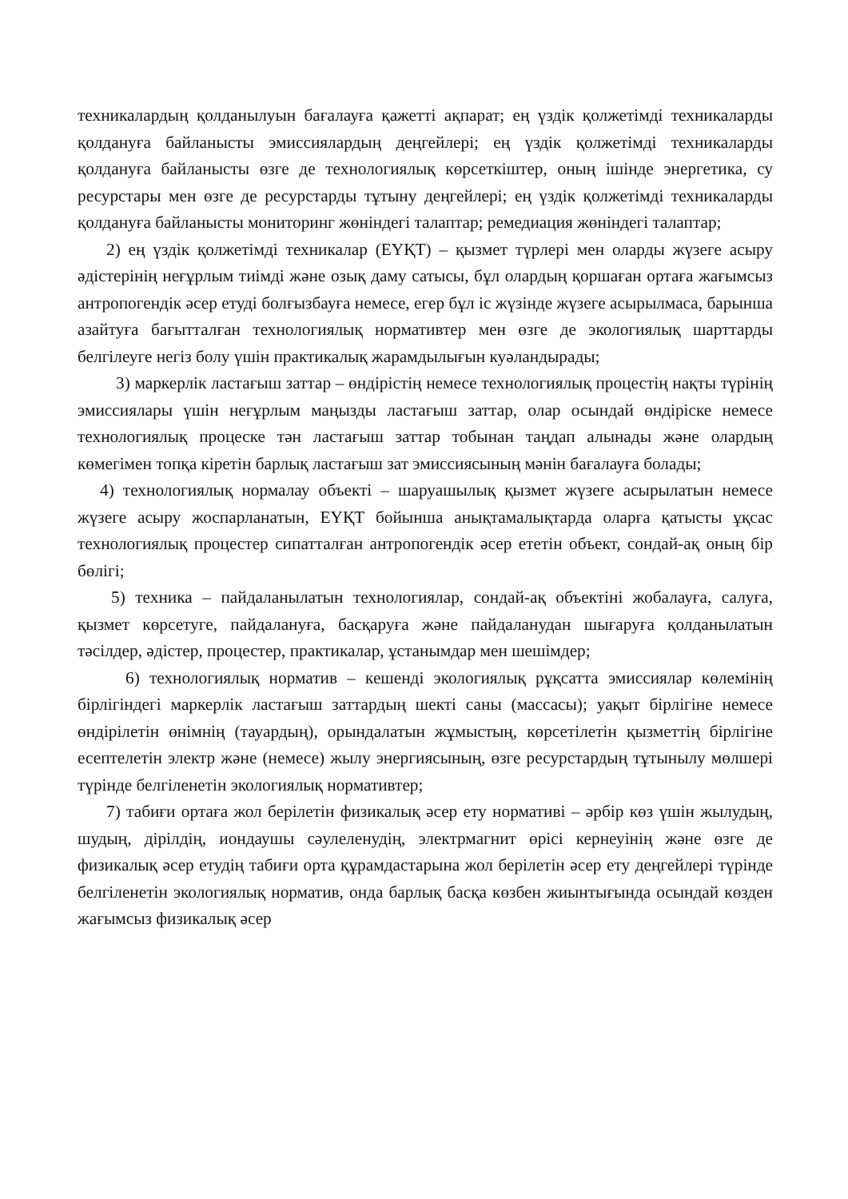техникалардың қолданылуын бағалауға қажетті ақпарат; ең үздік қолжетімді техникаларды қолдануға байланысты эмиссиялардың деңгейлері; ең үздік қолжетімді техникаларды қолдануға байланысты өзге де технологиялық көрсеткіштер, оның ішінде энергетика, су ресурстары мен өзге де ресурстарды тұтыну деңгейлері; ең үздік қолжетімді техникаларды қолдануға байланысты мониторинг жөніндегі талаптар; ремедиация жөніндегі талаптар;
2) ең үздік қолжетімді техникалар (ЕҮҚТ) – қызмет түрлері мен оларды жүзеге асыру әдістерінің неғұрлым тиімді және озық даму сатысы, бұл олардың қоршаған ортаға жағымсыз антропогендік әсер етуді болғызбауға немесе, егер бұл іс жүзінде жүзеге асырылмаса, барынша азайтуға бағытталған технологиялық нормативтер мен өзге де экологиялық шарттарды белгілеуге негіз болу үшін практикалық жарамдылығын куәландырады;
3) маркерлік ластағыш заттар – өндірістің немесе технологиялық процестің нақты түрінің эмиссиялары үшін неғұрлым маңызды ластағыш заттар, олар осындай өндіріске немесе технологиялық процеске тән ластағыш заттар тобынан таңдап алынады және олардың көмегімен топқа кіретін барлық ластағыш зат эмиссиясының мәнін бағалауға болады;
4) технологиялық нормалау объекті – шаруашылық қызмет жүзеге асырылатын немесе жүзеге асыру жоспарланатын, ЕҮҚТ бойынша анықтамалықтарда оларға қатысты ұқсас технологиялық процестер сипатталған антропогендік әсер ететін объект, сондай-ақ оның бір бөлігі;
5) техника – пайдаланылатын технологиялар, сондай-ақ объектіні жобалауға, салуға, қызмет көрсетуге, пайдалануға, басқаруға және пайдаланудан шығаруға қолданылатын тәсілдер, әдістер, процестер, практикалар, ұстанымдар мен шешімдер;
6) технологиялық норматив – кешенді экологиялық рұқсатта эмиссиялар көлемінің бірлігіндегі маркерлік ластағыш заттардың шекті саны (массасы); уақыт бірлігіне немесе өндірілетін өнімнің (тауардың), орындалатын жұмыстың, көрсетілетін қызметтің бірлігіне есептелетін электр және (немесе) жылу энергиясының, өзге ресурстардың тұтынылу мөлшері түрінде белгіленетін экологиялық нормативтер;
7) табиғи ортаға жол берілетін физикалық әсер ету нормативі – әрбір көз үшін жылудың, шудың, дірілдің, иондаушы сәулеленудің, электрмагнит өрісі кернеуінің және өзге де физикалық әсер етудің табиғи орта құрамдастарына жол берілетін әсер ету деңгейлері түрінде белгіленетін экологиялық норматив, онда барлық басқа көзбен жиынтығында осындай көзден жағымсыз физикалық әсер